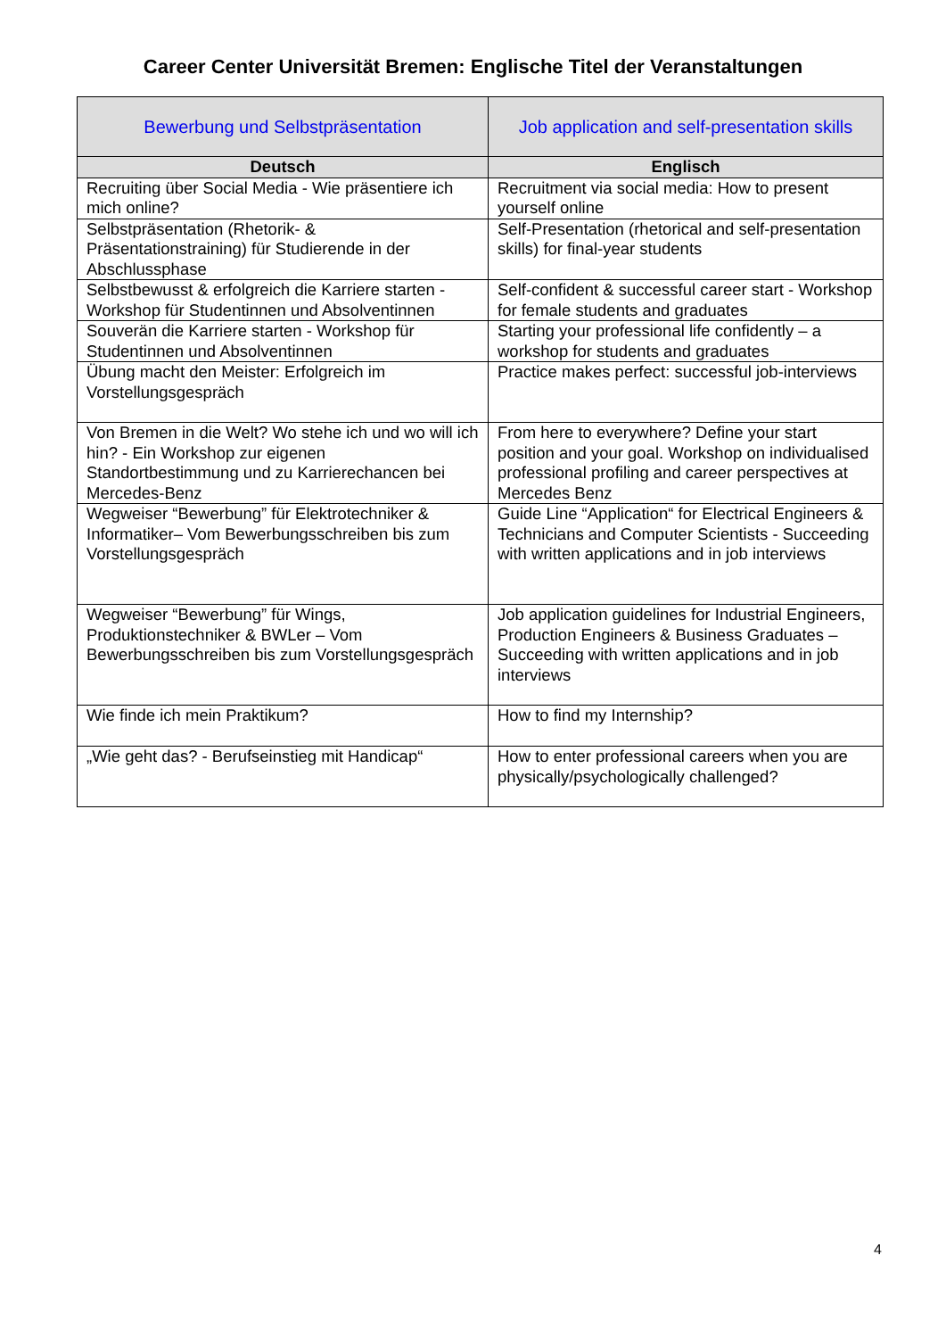Career Center Universität Bremen: Englische Titel der Veranstaltungen
| Bewerbung und Selbstpräsentation | Job application and self-presentation skills |
| Deutsch | Englisch |
| Recruiting über Social Media - Wie präsentiere ich mich online? | Recruitment via social media: How to present yourself online |
| Selbstpräsentation (Rhetorik- & Präsentationstraining) für Studierende in der Abschlussphase | Self-Presentation (rhetorical and self-presentation skills) for final-year students |
| Selbstbewusst & erfolgreich die Karriere starten - Workshop für Studentinnen und Absolventinnen | Self-confident & successful career start - Workshop for female students and graduates |
| Souverän die Karriere starten - Workshop für Studentinnen und Absolventinnen | Starting your professional life confidently – a workshop for students and graduates |
| Übung macht den Meister: Erfolgreich im Vorstellungsgespräch | Practice makes perfect: successful job-interviews |
| Von Bremen in die Welt? Wo stehe ich und wo will ich hin? - Ein Workshop zur eigenen Standortbestimmung und zu Karrierechancen bei Mercedes-Benz | From here to everywhere? Define your start position and your goal. Workshop on individualised professional profiling and career perspectives at Mercedes Benz |
| Wegweiser “Bewerbung” für Elektrotechniker & Informatiker– Vom Bewerbungsschreiben bis zum Vorstellungsgespräch | Guide Line “Application“ for Electrical Engineers & Technicians and Computer Scientists - Succeeding with written applications and in job interviews |
| Wegweiser “Bewerbung” für Wings, Produktionstechniker & BWLer – Vom Bewerbungsschreiben bis zum Vorstellungsgespräch | Job application guidelines for Industrial Engineers, Production Engineers & Business Graduates – Succeeding with written applications and in job interviews |
| Wie finde ich mein Praktikum? | How to find my Internship? |
| „Wie geht das? - Berufseinstieg mit Handicap“ | How to enter professional careers when you are physically/psychologically challenged? |
4